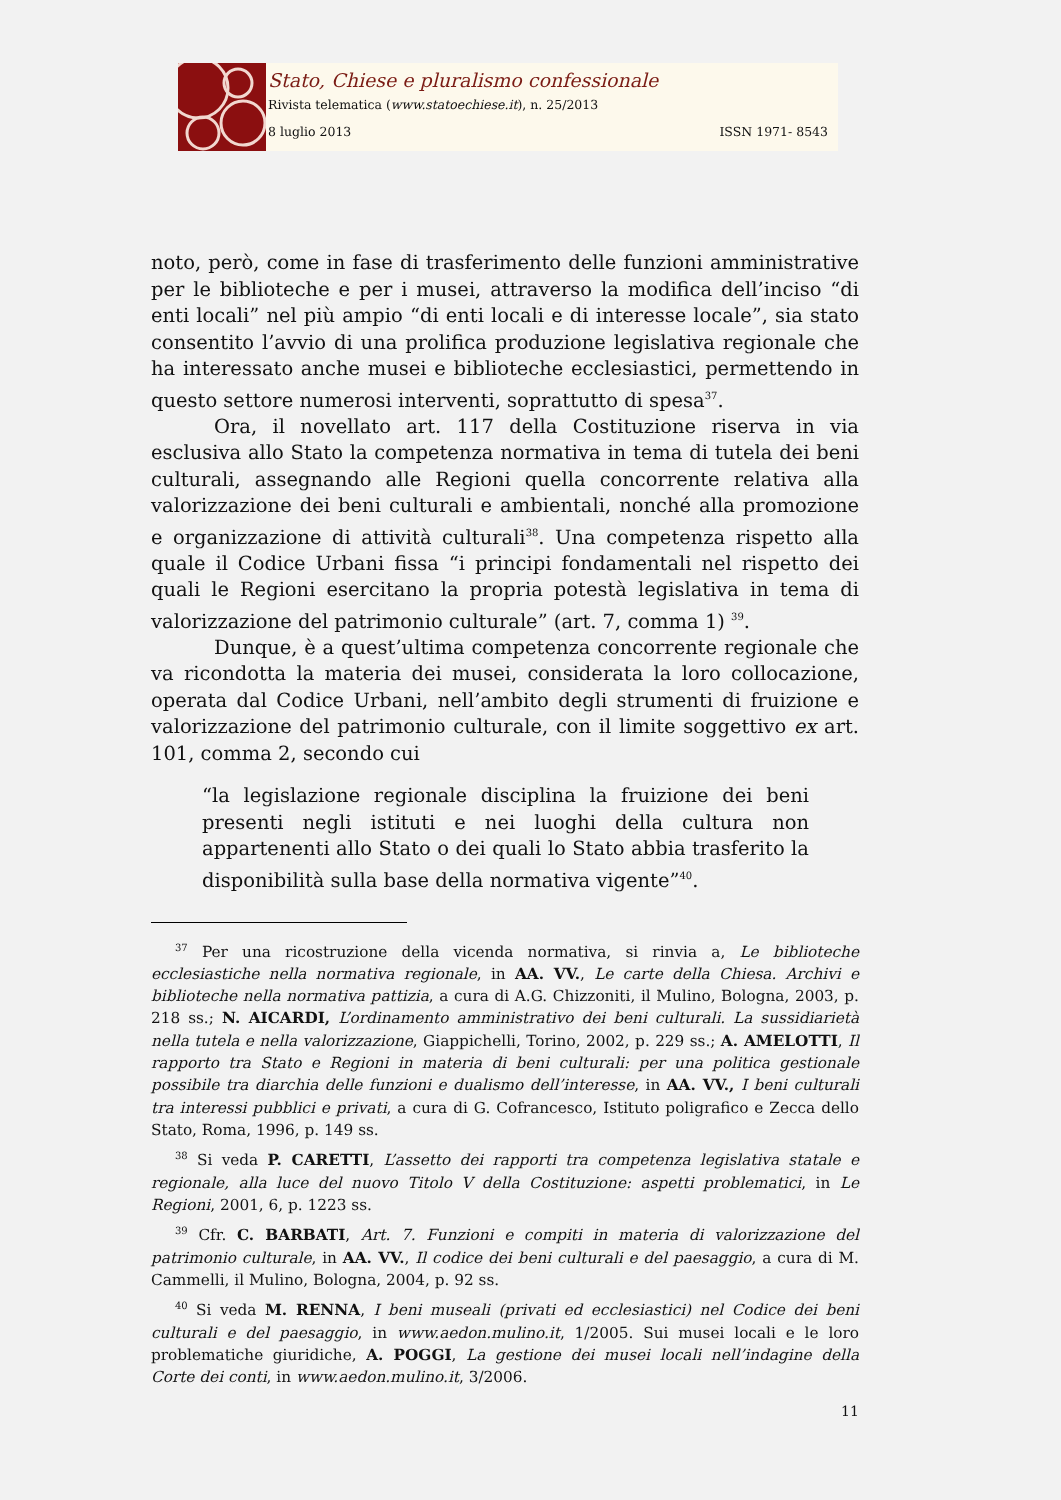Stato, Chiese e pluralismo confessionale
Rivista telematica (www.statoechiese.it), n. 25/2013
8 luglio 2013 ISSN 1971- 8543
noto, però, come in fase di trasferimento delle funzioni amministrative per le biblioteche e per i musei, attraverso la modifica dell’inciso “di enti locali” nel più ampio “di enti locali e di interesse locale”, sia stato consentito l’avvio di una prolifica produzione legislativa regionale che ha interessato anche musei e biblioteche ecclesiastici, permettendo in questo settore numerosi interventi, soprattutto di spesa<sup>37</sup>.
Ora, il novellato art. 117 della Costituzione riserva in via esclusiva allo Stato la competenza normativa in tema di tutela dei beni culturali, assegnando alle Regioni quella concorrente relativa alla valorizzazione dei beni culturali e ambientali, nonché alla promozione e organizzazione di attività culturali<sup>38</sup>. Una competenza rispetto alla quale il Codice Urbani fissa “i principi fondamentali nel rispetto dei quali le Regioni esercitano la propria potestà legislativa in tema di valorizzazione del patrimonio culturale” (art. 7, comma 1) <sup>39</sup>.
Dunque, è a quest’ultima competenza concorrente regionale che va ricondotta la materia dei musei, considerata la loro collocazione, operata dal Codice Urbani, nell’ambito degli strumenti di fruizione e valorizzazione del patrimonio culturale, con il limite soggettivo ex art. 101, comma 2, secondo cui
“la legislazione regionale disciplina la fruizione dei beni presenti negli istituti e nei luoghi della cultura non appartenenti allo Stato o dei quali lo Stato abbia trasferito la disponibilità sulla base della normativa vigente”<sup>40</sup>.
<sup>37</sup> Per una ricostruzione della vicenda normativa, si rinvia a, Le biblioteche ecclesiastiche nella normativa regionale, in AA. VV., Le carte della Chiesa. Archivi e biblioteche nella normativa pattizia, a cura di A.G. Chizzoniti, il Mulino, Bologna, 2003, p. 218 ss.; N. AICARDI, L’ordinamento amministrativo dei beni culturali. La sussidiarietà nella tutela e nella valorizzazione, Giappichelli, Torino, 2002, p. 229 ss.; A. AMELOTTI, Il rapporto tra Stato e Regioni in materia di beni culturali: per una politica gestionale possibile tra diarchia delle funzioni e dualismo dell’interesse, in AA. VV., I beni culturali tra interessi pubblici e privati, a cura di G. Cofrancesco, Istituto poligrafico e Zecca dello Stato, Roma, 1996, p. 149 ss.
<sup>38</sup> Si veda P. CARETTI, L’assetto dei rapporti tra competenza legislativa statale e regionale, alla luce del nuovo Titolo V della Costituzione: aspetti problematici, in Le Regioni, 2001, 6, p. 1223 ss.
<sup>39</sup> Cfr. C. BARBATI, Art. 7. Funzioni e compiti in materia di valorizzazione del patrimonio culturale, in AA. VV., Il codice dei beni culturali e del paesaggio, a cura di M. Cammelli, il Mulino, Bologna, 2004, p. 92 ss.
<sup>40</sup> Si veda M. RENNA, I beni museali (privati ed ecclesiastici) nel Codice dei beni culturali e del paesaggio, in www.aedon.mulino.it, 1/2005. Sui musei locali e le loro problematiche giuridiche, A. POGGI, La gestione dei musei locali nell’indagine della Corte dei conti, in www.aedon.mulino.it, 3/2006.
11